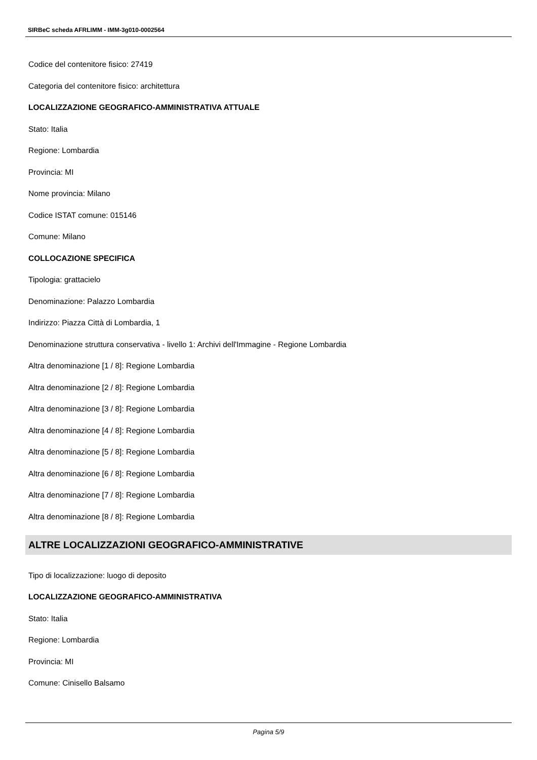SIRBeC scheda AFRLIMM - IMM-3g010-0002564
Codice del contenitore fisico: 27419
Categoria del contenitore fisico: architettura
LOCALIZZAZIONE GEOGRAFICO-AMMINISTRATIVA ATTUALE
Stato: Italia
Regione: Lombardia
Provincia: MI
Nome provincia: Milano
Codice ISTAT comune: 015146
Comune: Milano
COLLOCAZIONE SPECIFICA
Tipologia: grattacielo
Denominazione: Palazzo Lombardia
Indirizzo: Piazza Città di Lombardia, 1
Denominazione struttura conservativa - livello 1: Archivi dell'Immagine - Regione Lombardia
Altra denominazione [1 / 8]: Regione Lombardia
Altra denominazione [2 / 8]: Regione Lombardia
Altra denominazione [3 / 8]: Regione Lombardia
Altra denominazione [4 / 8]: Regione Lombardia
Altra denominazione [5 / 8]: Regione Lombardia
Altra denominazione [6 / 8]: Regione Lombardia
Altra denominazione [7 / 8]: Regione Lombardia
Altra denominazione [8 / 8]: Regione Lombardia
ALTRE LOCALIZZAZIONI GEOGRAFICO-AMMINISTRATIVE
Tipo di localizzazione: luogo di deposito
LOCALIZZAZIONE GEOGRAFICO-AMMINISTRATIVA
Stato: Italia
Regione: Lombardia
Provincia: MI
Comune: Cinisello Balsamo
Pagina 5/9